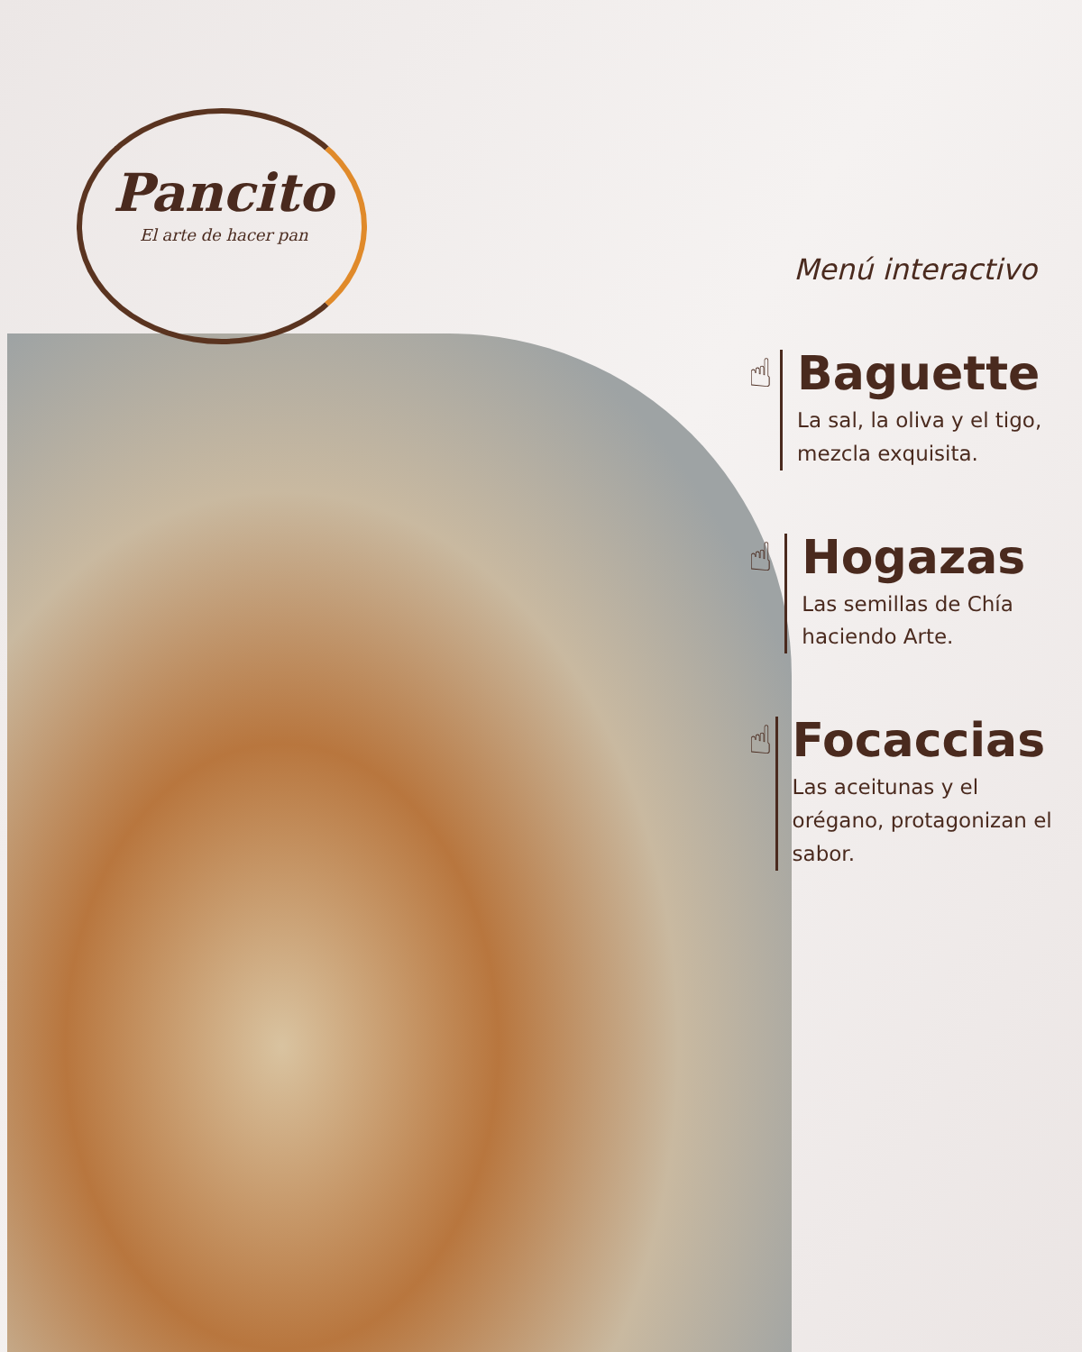Pancito
El arte de hacer pan
Menú interactivo
☝
Baguette
La sal, la oliva y el tigo, mezcla exquisita.
☝
Hogazas
Las semillas de Chía haciendo Arte.
☝
Focaccias
Las aceitunas y el orégano, protagonizan el sabor.